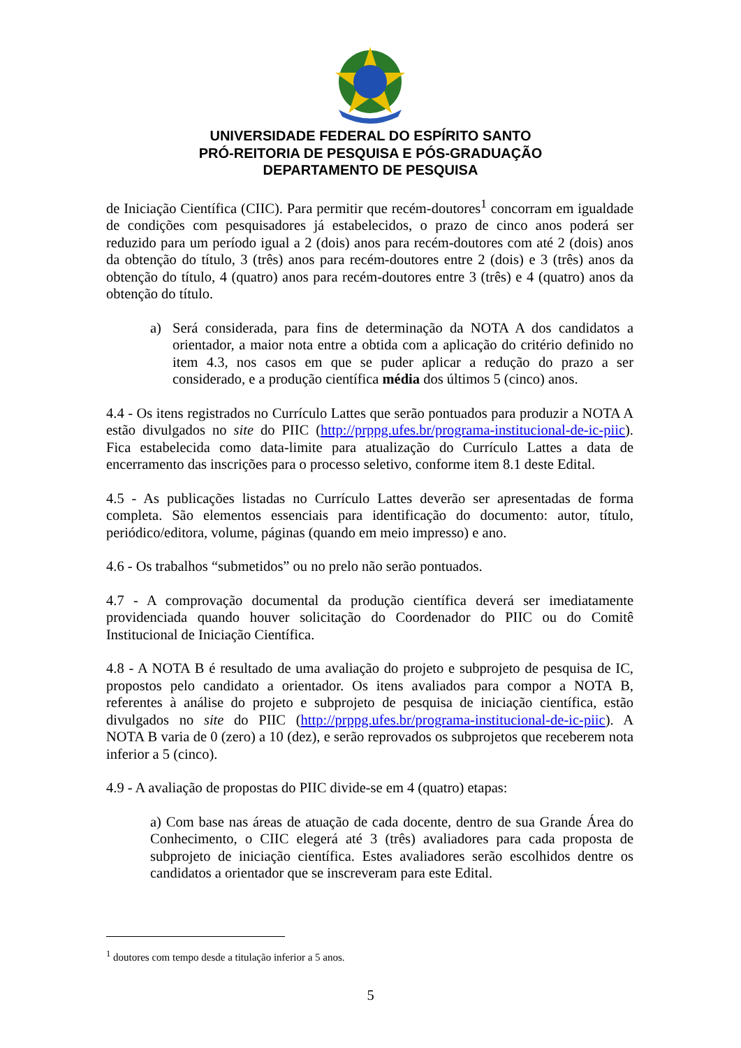UNIVERSIDADE FEDERAL DO ESPÍRITO SANTO
PRÓ-REITORIA DE PESQUISA E PÓS-GRADUAÇÃO
DEPARTAMENTO DE PESQUISA
de Iniciação Científica (CIIC). Para permitir que recém-doutores<sup>1</sup> concorram em igualdade de condições com pesquisadores já estabelecidos, o prazo de cinco anos poderá ser reduzido para um período igual a 2 (dois) anos para recém-doutores com até 2 (dois) anos da obtenção do título, 3 (três) anos para recém-doutores entre 2 (dois) e 3 (três) anos da obtenção do título, 4 (quatro) anos para recém-doutores entre 3 (três) e 4 (quatro) anos da obtenção do título.
a) Será considerada, para fins de determinação da NOTA A dos candidatos a orientador, a maior nota entre a obtida com a aplicação do critério definido no item 4.3, nos casos em que se puder aplicar a redução do prazo a ser considerado, e a produção científica média dos últimos 5 (cinco) anos.
4.4 - Os itens registrados no Currículo Lattes que serão pontuados para produzir a NOTA A estão divulgados no site do PIIC (http://prppg.ufes.br/programa-institucional-de-ic-piic). Fica estabelecida como data-limite para atualização do Currículo Lattes a data de encerramento das inscrições para o processo seletivo, conforme item 8.1 deste Edital.
4.5 - As publicações listadas no Currículo Lattes deverão ser apresentadas de forma completa. São elementos essenciais para identificação do documento: autor, título, periódico/editora, volume, páginas (quando em meio impresso) e ano.
4.6 - Os trabalhos “submetidos” ou no prelo não serão pontuados.
4.7 - A comprovação documental da produção científica deverá ser imediatamente providenciada quando houver solicitação do Coordenador do PIIC ou do Comitê Institucional de Iniciação Científica.
4.8 - A NOTA B é resultado de uma avaliação do projeto e subprojeto de pesquisa de IC, propostos pelo candidato a orientador. Os itens avaliados para compor a NOTA B, referentes à análise do projeto e subprojeto de pesquisa de iniciação científica, estão divulgados no site do PIIC (http://prppg.ufes.br/programa-institucional-de-ic-piic). A NOTA B varia de 0 (zero) a 10 (dez), e serão reprovados os subprojetos que receberem nota inferior a 5 (cinco).
4.9 - A avaliação de propostas do PIIC divide-se em 4 (quatro) etapas:
a) Com base nas áreas de atuação de cada docente, dentro de sua Grande Área do Conhecimento, o CIIC elegerá até 3 (três) avaliadores para cada proposta de subprojeto de iniciação científica. Estes avaliadores serão escolhidos dentre os candidatos a orientador que se inscreveram para este Edital.
<sup>1</sup> doutores com tempo desde a titulação inferior a 5 anos.
5